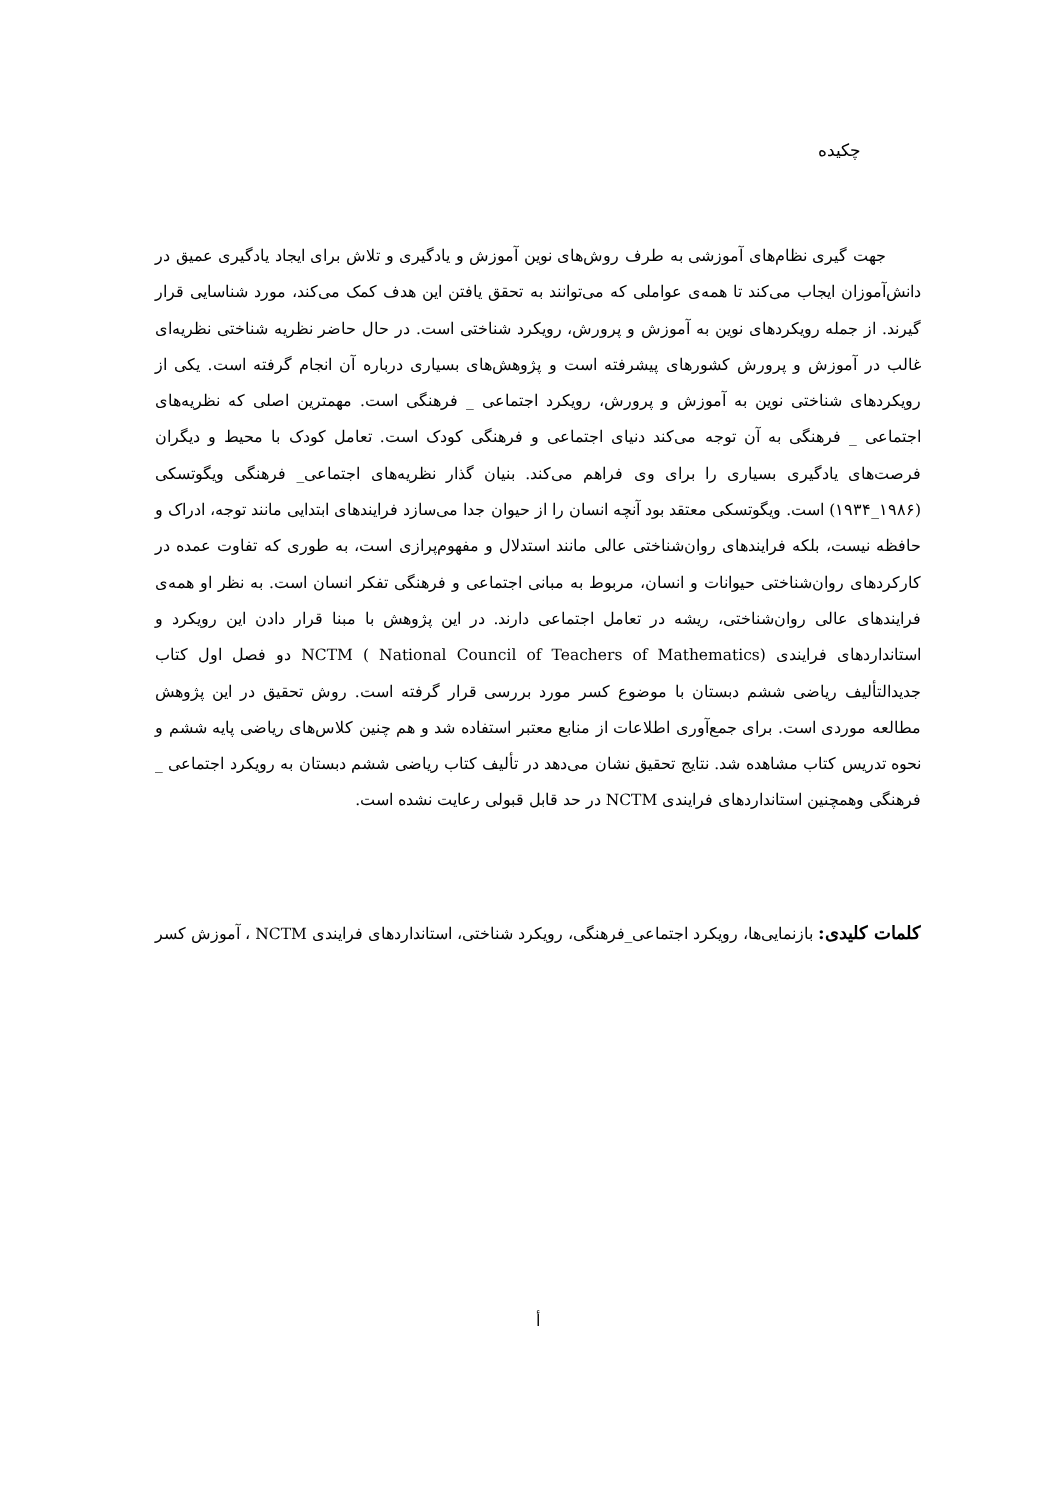چکیده
جهت گیری نظام‌های آموزشی به طرف روش‌های نوین آموزش و یادگیری و تلاش برای ایجاد یادگیری عمیق در دانش‌آموزان ایجاب می‌کند تا همه‌ی عواملی که می‌توانند به تحقق یافتن این هدف کمک می‌کند، مورد شناسایی قرار گیرند. از جمله رویکردهای نوین به آموزش و پرورش، رویکرد شناختی است. در حال حاضر نظریه شناختی نظریه‌ای غالب در آموزش و پرورش کشورهای پیشرفته است و پژوهش‌های بسیاری درباره آن انجام گرفته است. یکی از رویکردهای شناختی نوین به آموزش و پرورش، رویکرد اجتماعی _ فرهنگی است. مهمترین اصلی که نظریه‌های اجتماعی _ فرهنگی به آن توجه می‌کند دنیای اجتماعی و فرهنگی کودک است. تعامل کودک با محیط و دیگران فرصت‌های یادگیری بسیاری را برای وی فراهم می‌کند. بنیان گذار نظریه‌های اجتماعی_ فرهنگی ویگوتسکی (۱۹۸۶_۱۹۳۴) است. ویگوتسکی معتقد بود آنچه انسان را از حیوان جدا می‌سازد فرایندهای ابتدایی مانند توجه، ادراک و حافظه نیست، بلکه فرایندهای روان‌شناختی عالی مانند استدلال و مفهوم‌پرازی است، به طوری که تفاوت عمده در کارکردهای روان‌شناختی حیوانات و انسان، مربوط به مبانی اجتماعی و فرهنگی تفکر انسان است. به نظر او همه‌ی فرایندهای عالی روان‌شناختی، ریشه در تعامل اجتماعی دارند. در این پژوهش با مبنا قرار دادن این رویکرد و استانداردهای فرایندی NCTM ( National Council of Teachers of Mathematics) دو فصل اول کتاب جدیدالتألیف ریاضی ششم دبستان با موضوع کسر مورد بررسی قرار گرفته است. روش تحقیق در این پژوهش مطالعه موردی است. برای جمع‌آوری اطلاعات از منابع معتبر استفاده شد و هم چنین کلاس‌های ریاضی پایه ششم و نحوه تدریس کتاب مشاهده شد. نتایج تحقیق نشان می‌دهد در تألیف کتاب ریاضی ششم دبستان به رویکرد اجتماعی _ فرهنگی وهمچنین استانداردهای فرایندی NCTM در حد قابل قبولی رعایت نشده است.
کلمات کلیدی: بازنمایی‌ها، رویکرد اجتماعی_فرهنگی، رویکرد شناختی، استانداردهای فرایندی NCTM ، آموزش کسر
أ